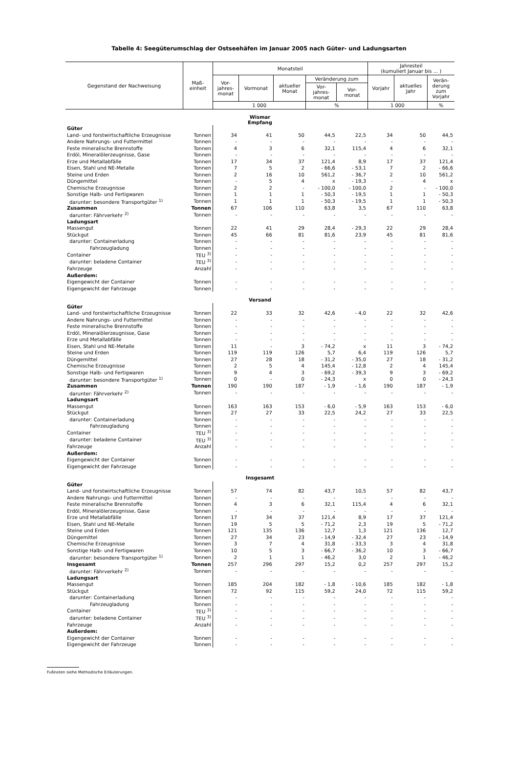Tabelle 4: Seegüterumschlag der Ostseehäfen im Januar 2005 nach Güter- und Ladungsarten
| Gegenstand der Nachweisung | Maß- einheit | Monatsteil | | | | | Jahresteil (kumuliert Januar bis ... ) | | |
| --- | --- | --- | --- | --- | --- | --- | --- | --- | --- |
| | | Vor- jahres- monat | Vormonat | aktueller Monat | Veränderung zum | | Vorjahr | aktuelles Jahr | Verän- derung zum Vorjahr |
| | | | | | Vor- jahres- monat | Vor- monat | | | |
| | | 1 000 | | | % | | 1 000 | | % |
| Wismar Empfang | | | | | | | | | |
| Güter | | | | | | | | | |
| Land- und forstwirtschaftliche Erzeugnisse | Tonnen | 34 | 41 | 50 | 44,5 | 22,5 | 34 | 50 | 44,5 |
| Andere Nahrungs- und Futtermittel | Tonnen | - | - | - | - | - | - | - | - |
| Feste mineralische Brennstoffe | Tonnen | 4 | 3 | 6 | 32,1 | 115,4 | 4 | 6 | 32,1 |
| Erdöl, Mineralölerzeugnisse, Gase | Tonnen | - | - | - | - | - | - | - | - |
| Erze und Metallabfälle | Tonnen | 17 | 34 | 37 | 121,4 | 8,9 | 17 | 37 | 121,4 |
| Eisen, Stahl und NE-Metalle | Tonnen | 7 | 5 | 2 | - 66,6 | - 53,1 | 7 | 2 | - 66,6 |
| Steine und Erden | Tonnen | 2 | 16 | 10 | 561,2 | - 36,7 | 2 | 10 | 561,2 |
| Düngemittel | Tonnen | - | 5 | 4 | x | - 19,3 | - | 4 | x |
| Chemische Erzeugnisse | Tonnen | 2 | 2 | - | - 100,0 | - 100,0 | 2 | - | - 100,0 |
| Sonstige Halb- und Fertigwaren | Tonnen | 1 | 1 | 1 | - 50,3 | - 19,5 | 1 | 1 | - 50,3 |
| darunter: besondere Transportgüter <sup>1)</sup> | Tonnen | 1 | 1 | 1 | - 50,3 | - 19,5 | 1 | 1 | - 50,3 |
| Zusammen | Tonnen | 67 | 106 | 110 | 63,8 | 3,5 | 67 | 110 | 63,8 |
| darunter: Fährverkehr <sup>2)</sup> | Tonnen | - | - | - | - | - | - | - | - |
| Ladungsart | | | | | | | | | |
| Massengut | Tonnen | 22 | 41 | 29 | 28,4 | - 29,3 | 22 | 29 | 28,4 |
| Stückgut | Tonnen | 45 | 66 | 81 | 81,6 | 23,9 | 45 | 81 | 81,6 |
| darunter: Containerladung | Tonnen | - | - | - | - | - | - | - | - |
| Fahrzeugladung | Tonnen | - | - | - | - | - | - | - | - |
| Container | TEU <sup>3)</sup> | - | - | - | - | - | - | - | - |
| darunter: beladene Container | TEU <sup>3)</sup> | - | - | - | - | - | - | - | - |
| Fahrzeuge | Anzahl | - | - | - | - | - | - | - | - |
| Außerdem: | | | | | | | | | |
| Eigengewicht der Container | Tonnen | - | - | - | - | - | - | - | - |
| Eigengewicht der Fahrzeuge | Tonnen | - | - | - | - | - | - | - | - |
| Versand | | | | | | | | | |
| Güter | | | | | | | | | |
| Land- und forstwirtschaftliche Erzeugnisse | Tonnen | 22 | 33 | 32 | 42,6 | - 4,0 | 22 | 32 | 42,6 |
| Andere Nahrungs- und Futtermittel | Tonnen | - | - | - | - | - | - | - | - |
| Feste mineralische Brennstoffe | Tonnen | - | - | - | - | - | - | - | - |
| Erdöl, Mineralölerzeugnisse, Gase | Tonnen | - | - | - | - | - | - | - | - |
| Erze und Metallabfälle | Tonnen | - | - | - | - | - | - | - | - |
| Eisen, Stahl und NE-Metalle | Tonnen | 11 | - | 3 | - 74,2 | x | 11 | 3 | - 74,2 |
| Steine und Erden | Tonnen | 119 | 119 | 126 | 5,7 | 6,4 | 119 | 126 | 5,7 |
| Düngemittel | Tonnen | 27 | 28 | 18 | - 31,2 | - 35,0 | 27 | 18 | - 31,2 |
| Chemische Erzeugnisse | Tonnen | 2 | 5 | 4 | 145,4 | - 12,8 | 2 | 4 | 145,4 |
| Sonstige Halb- und Fertigwaren | Tonnen | 9 | 4 | 3 | - 69,2 | - 39,3 | 9 | 3 | - 69,2 |
| darunter: besondere Transportgüter <sup>1)</sup> | Tonnen | 0 | - | 0 | - 24,3 | x | 0 | 0 | - 24,3 |
| Zusammen | Tonnen | 190 | 190 | 187 | - 1,9 | - 1,6 | 190 | 187 | - 1,9 |
| darunter: Fährverkehr <sup>2)</sup> | Tonnen | - | - | - | - | - | - | - | - |
| Ladungsart | | | | | | | | | |
| Massengut | Tonnen | 163 | 163 | 153 | - 6,0 | - 5,9 | 163 | 153 | - 6,0 |
| Stückgut | Tonnen | 27 | 27 | 33 | 22,5 | 24,2 | 27 | 33 | 22,5 |
| darunter: Containerladung | Tonnen | - | - | - | - | - | - | - | - |
| Fahrzeugladung | Tonnen | - | - | - | - | - | - | - | - |
| Container | TEU <sup>3)</sup> | - | - | - | - | - | - | - | - |
| darunter: beladene Container | TEU <sup>3)</sup> | - | - | - | - | - | - | - | - |
| Fahrzeuge | Anzahl | - | - | - | - | - | - | - | - |
| Außerdem: | | | | | | | | | |
| Eigengewicht der Container | Tonnen | - | - | - | - | - | - | - | - |
| Eigengewicht der Fahrzeuge | Tonnen | - | - | - | - | - | - | - | - |
| Insgesamt | | | | | | | | | |
| Güter | | | | | | | | | |
| Land- und forstwirtschaftliche Erzeugnisse | Tonnen | 57 | 74 | 82 | 43,7 | 10,5 | 57 | 82 | 43,7 |
| Andere Nahrungs- und Futtermittel | Tonnen | - | - | - | - | - | - | - | - |
| Feste mineralische Brennstoffe | Tonnen | 4 | 3 | 6 | 32,1 | 115,4 | 4 | 6 | 32,1 |
| Erdöl, Mineralölerzeugnisse, Gase | Tonnen | - | - | - | - | - | - | - | - |
| Erze und Metallabfälle | Tonnen | 17 | 34 | 37 | 121,4 | 8,9 | 17 | 37 | 121,4 |
| Eisen, Stahl und NE-Metalle | Tonnen | 19 | 5 | 5 | - 71,2 | 2,3 | 19 | 5 | - 71,2 |
| Steine und Erden | Tonnen | 121 | 135 | 136 | 12,7 | 1,3 | 121 | 136 | 12,7 |
| Düngemittel | Tonnen | 27 | 34 | 23 | - 14,9 | - 32,4 | 27 | 23 | - 14,9 |
| Chemische Erzeugnisse | Tonnen | 3 | 7 | 4 | 31,8 | - 33,3 | 3 | 4 | 31,8 |
| Sonstige Halb- und Fertigwaren | Tonnen | 10 | 5 | 3 | - 66,7 | - 36,2 | 10 | 3 | - 66,7 |
| darunter: besondere Transportgüter <sup>1)</sup> | Tonnen | 2 | 1 | 1 | - 46,2 | 3,0 | 2 | 1 | - 46,2 |
| Insgesamt | Tonnen | 257 | 296 | 297 | 15,2 | 0,2 | 257 | 297 | 15,2 |
| darunter: Fährverkehr <sup>2)</sup> | Tonnen | - | - | - | - | - | - | - | - |
| Ladungsart | | | | | | | | | |
| Massengut | Tonnen | 185 | 204 | 182 | - 1,8 | - 10,6 | 185 | 182 | - 1,8 |
| Stückgut | Tonnen | 72 | 92 | 115 | 59,2 | 24,0 | 72 | 115 | 59,2 |
| darunter: Containerladung | Tonnen | - | - | - | - | - | - | - | - |
| Fahrzeugladung | Tonnen | - | - | - | - | - | - | - | - |
| Container | TEU <sup>3)</sup> | - | - | - | - | - | - | - | - |
| darunter: beladene Container | TEU <sup>3)</sup> | - | - | - | - | - | - | - | - |
| Fahrzeuge | Anzahl | - | - | - | - | - | - | - | - |
| Außerdem: | | | | | | | | | |
| Eigengewicht der Container | Tonnen | - | - | - | - | - | - | - | - |
| Eigengewicht der Fahrzeuge | Tonnen | - | - | - | - | - | - | - | - |
Fußnoten siehe Methodische Erläuterungen.